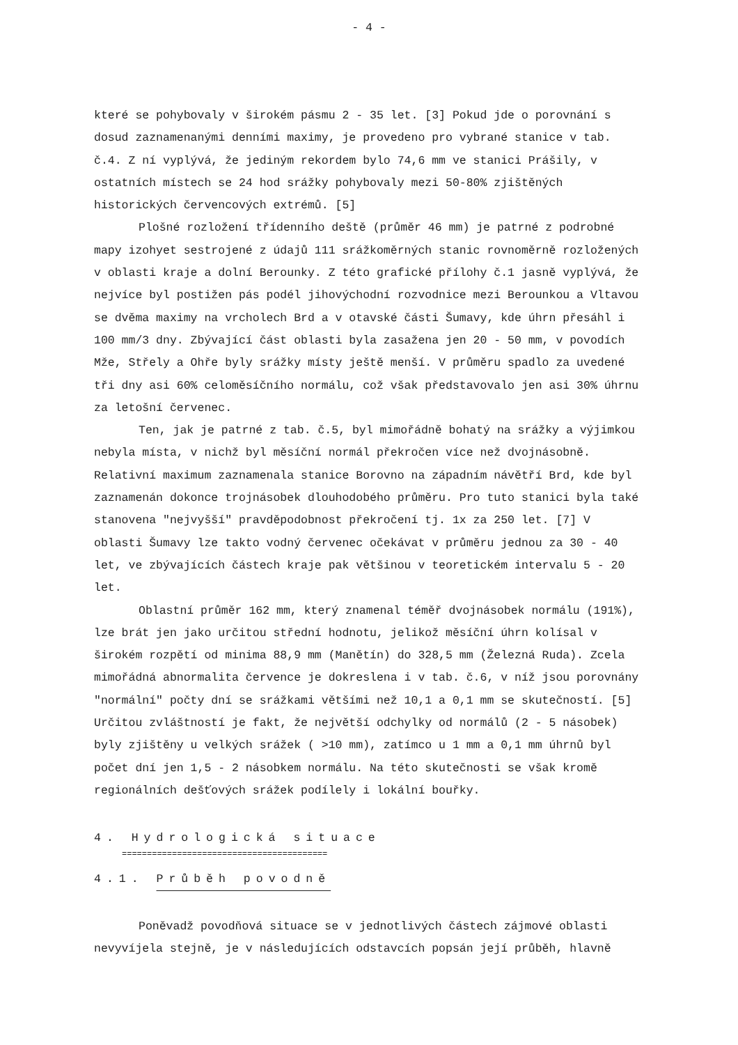- 4 -
které se pohybovaly v širokém pásmu 2 - 35 let. [3] Pokud jde o porovnání s dosud zaznamenanými denními maximy, je provedeno pro vybrané stanice v tab. č.4. Z ní vyplývá, že jediným rekordem bylo 74,6 mm ve stanici Prášily, v ostatních místech se 24 hod srážky pohybovaly mezi 50-80% zjištěných historických červencových extrémů. [5]
Plošné rozložení třídenního deště (průměr 46 mm) je patrné z podrobné mapy izohyet sestrojené z údajů 111 srážkoměrných stanic rovnoměrně rozložených v oblasti kraje a dolní Berounky. Z této grafické přílohy č.1 jasně vyplývá, že nejvíce byl postižen pás podél jihovýchodní rozvodnice mezi Berounkou a Vltavou se dvěma maximy na vrcholech Brd a v otavské části Šumavy, kde úhrn přesáhl i 100 mm/3 dny. Zbývající část oblasti byla zasažena jen 20 - 50 mm, v povodích Mže, Střely a Ohře byly srážky místy ještě menší. V průměru spadlo za uvedené tři dny asi 60% celoměsíčního normálu, což však představovalo jen asi 30% úhrnu za letošní červenec.
Ten, jak je patrné z tab. č.5, byl mimořádně bohatý na srážky a výjimkou nebyla místa, v nichž byl měsíční normál překročen více než dvojnásobně. Relativní maximum zaznamenala stanice Borovno na západním návětří Brd, kde byl zaznamenán dokonce trojnásobek dlouhodobého průměru. Pro tuto stanici byla také stanovena "nejvyšší" pravděpodobnost překročení tj. 1x za 250 let. [7] V oblasti Šumavy lze takto vodný červenec očekávat v průměru jednou za 30 - 40 let, ve zbývajících částech kraje pak většinou v teoretickém intervalu 5 - 20 let.
Oblastní průměr 162 mm, který znamenal téměř dvojnásobek normálu (191%), lze brát jen jako určitou střední hodnotu, jelikož měsíční úhrn kolísal v širokém rozpětí od minima 88,9 mm (Manětín) do 328,5 mm (Železná Ruda). Zcela mimořádná abnormalita července je dokreslena i v tab. č.6, v níž jsou porovnány "normální" počty dní se srážkami většími než 10,1 a 0,1 mm se skutečností. [5] Určitou zvláštností je fakt, že největší odchylky od normálů (2 - 5 násobek) byly zjištěny u velkých srážek ( >10 mm), zatímco u 1 mm a 0,1 mm úhrnů byl počet dní jen 1,5 - 2 násobkem normálu. Na této skutečnosti se však kromě regionálních dešťových srážek podílely i lokální bouřky.
4. Hydrologická situace
=========================================
4.1. Průběh povodně
Poněvadž povodňová situace se v jednotlivých částech zájmové oblasti nevyvíjela stejně, je v následujících odstavcích popsán její průběh, hlavně